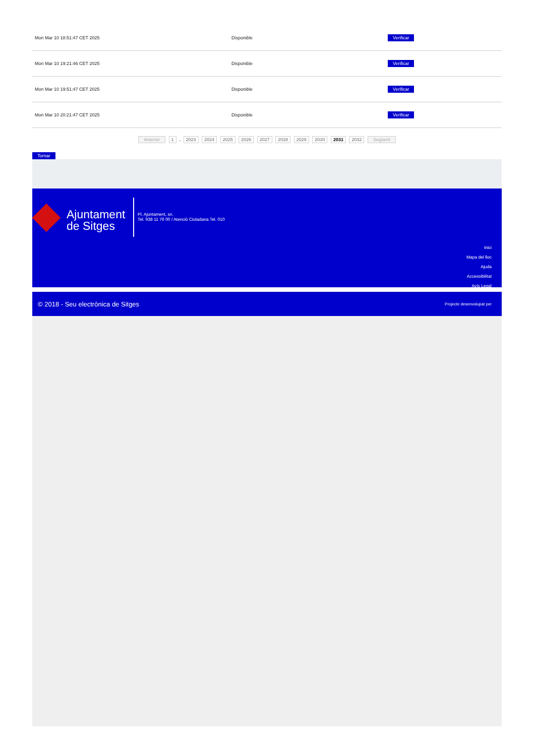| Mon Mar 10 18:51:47 CET 2025 | Disponible | Verificar |
| Mon Mar 10 19:21:46 CET 2025 | Disponible | Verificar |
| Mon Mar 10 19:51:47 CET 2025 | Disponible | Verificar |
| Mon Mar 10 20:21:47 CET 2025 | Disponible | Verificar |
Anterior 1 .. 2023 2024 2025 2026 2027 2028 2029 2030 2031 2032 Següent
Tornar
Ajuntament
de Sitges
Pl. Ajuntament, sn.
Tel. 938 11 76 00 / Atenció Ciutadana Tel. 010
Inici
Mapa del lloc
Ajuda
Accessibilitat
Avís Legal
© 2018 - Seu electrònica de Sitges Projecte desenvolupat per